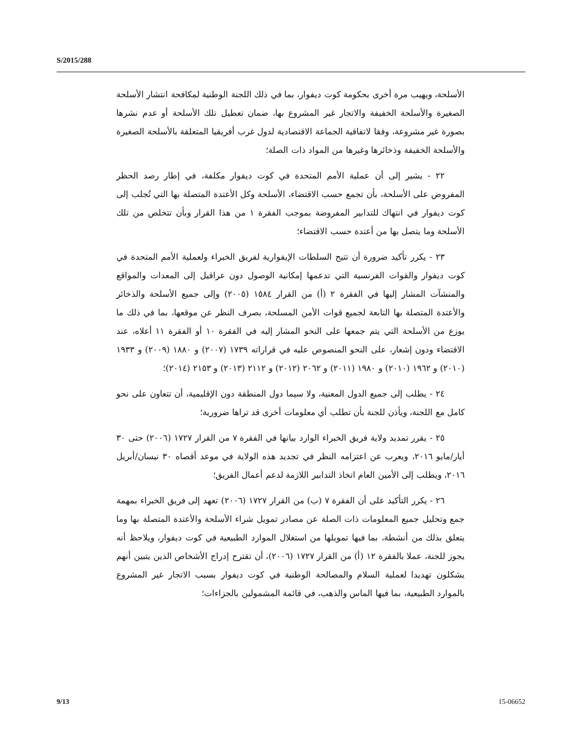S/2015/288
الأسلحة، ويهيب مرة أخرى بحكومة كوت ديفوار، بما في ذلك اللجنة الوطنية لمكافحة انتشار الأسلحة الصغيرة والأسلحة الخفيفة والاتجار غير المشروع بها، ضمان تعطيل تلك الأسلحة أو عدم نشرها بصورة غير مشروعة، وفقا لاتفاقية الجماعة الاقتصادية لدول غرب أفريقيا المتعلقة بالأسلحة الصغيرة والأسلحة الخفيفة وذخائرها وغيرها من المواد ذات الصلة؛
٢٢ - يشير إلى أن عملية الأمم المتحدة في كوت ديفوار مكلفة، في إطار رصد الحظر المفروض على الأسلحة، بأن تجمع حسب الاقتضاء، الأسلحة وكل الأعتدة المتصلة بها التي تُجلب إلى كوت ديفوار في انتهاك للتدابير المفروضة بموجب الفقرة ١ من هذا القرار وبأن تتخلص من تلك الأسلحة وما يتصل بها من أعتدة حسب الاقتضاء؛
٢٣ - يكرر تأكيد ضرورة أن تتيح السلطات الإيفوارية لفريق الخبراء ولعملية الأمم المتحدة في كوت ديفوار والقوات الفرنسية التي تدعمها إمكانية الوصول دون عراقيل إلى المعدات والمواقع والمنشآت المشار إليها في الفقرة ٢ (أ) من القرار ١٥٨٤ (٢٠٠٥) وإلى جميع الأسلحة والذخائر والأعتدة المتصلة بها التابعة لجميع قوات الأمن المسلحة، بصرف النظر عن موقعها، بما في ذلك ما يوزع من الأسلحة التي يتم جمعها على النحو المشار إليه في الفقرة ١٠ أو الفقرة ١١ أعلاه، عند الاقتضاء ودون إشعار، على النحو المنصوص عليه في قراراته ١٧٣٩ (٢٠٠٧) و ١٨٨٠ (٢٠٠٩) و ١٩٣٣ (٢٠١٠) و ١٩٦٢ (٢٠١٠) و ١٩٨٠ (٢٠١١) و ٢٠٦٢ (٢٠١٢) و ٢١١٢ (٢٠١٣) و ٢١٥٣ (٢٠١٤)؛
٢٤ - يطلب إلى جميع الدول المعنية، ولا سيما دول المنطقة دون الإقليمية، أن تتعاون على نحو كامل مع اللجنة، ويأذن للجنة بأن تطلب أي معلومات أخرى قد تراها ضرورية؛
٢٥ - يقرر تمديد ولاية فريق الخبراء الوارد بيانها في الفقرة ٧ من القرار ١٧٢٧ (٢٠٠٦) حتى ٣٠ أيار/مايو ٢٠١٦، ويعرب عن اعتزامه النظر في تجديد هذه الولاية في موعد أقصاه ٣٠ نيسان/أبريل ٢٠١٦، ويطلب إلى الأمين العام اتخاذ التدابير اللازمة لدعم أعمال الفريق؛
٢٦ - يكرر التأكيد على أن الفقرة ٧ (ب) من القرار ١٧٢٧ (٢٠٠٦) تعهد إلى فريق الخبراء بمهمة جمع وتحليل جميع المعلومات ذات الصلة عن مصادر تمويل شراء الأسلحة والأعتدة المتصلة بها وما يتعلق بذلك من أنشطة، بما فيها تمويلها من استغلال الموارد الطبيعية في كوت ديفوار، ويلاحظ أنه يجوز للجنة، عملا بالفقرة ١٢ (أ) من القرار ١٧٢٧ (٢٠٠٦)، أن تقترح إدراج الأشخاص الذين يتبين أنهم يشكلون تهديدا لعملية السلام والمصالحة الوطنية في كوت ديفوار بسبب الاتجار غير المشروع بالموارد الطبيعية، بما فيها الماس والذهب، في قائمة المشمولين بالجزاءات؛
9/13 15-06652